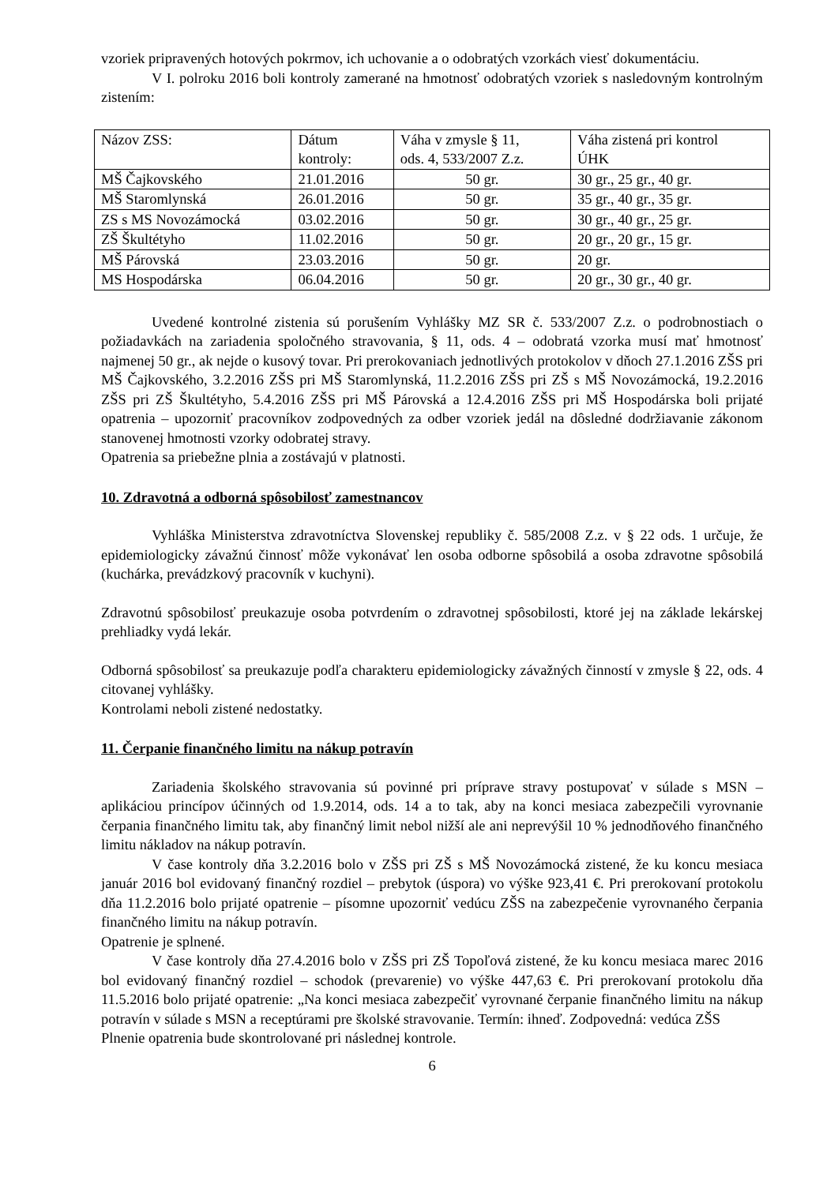vzoriek pripravených hotových pokrmov, ich uchovanie a o odobratých vzorkách viesť dokumentáciu.
V I. polroku 2016 boli kontroly zamerané na hmotnosť odobratých vzoriek s nasledovným kontrolným zistením:
| Názov ZSS: | Dátum kontroly: | Váha v zmysle § 11, ods. 4, 533/2007 Z.z. | Váha zistená pri kontrol ÚHK |
| MŠ Čajkovského | 21.01.2016 | 50 gr. | 30 gr., 25 gr., 40 gr. |
| MŠ Staromlynská | 26.01.2016 | 50 gr. | 35 gr., 40 gr., 35 gr. |
| ZS s MS Novozámocká | 03.02.2016 | 50 gr. | 30 gr., 40 gr., 25 gr. |
| ZŠ Škultétyho | 11.02.2016 | 50 gr. | 20 gr., 20 gr., 15 gr. |
| MŠ Párovská | 23.03.2016 | 50 gr. | 20 gr. |
| MS Hospodárska | 06.04.2016 | 50 gr. | 20 gr., 30 gr., 40 gr. |
Uvedené kontrolné zistenia sú porušením Vyhlášky MZ SR č. 533/2007 Z.z. o podrobnostiach o požiadavkách na zariadenia spoločného stravovania, § 11, ods. 4 – odobratá vzorka musí mať hmotnosť najmenej 50 gr., ak nejde o kusový tovar. Pri prerokovaniach jednotlivých protokolov v dňoch 27.1.2016 ZŠS pri MŠ Čajkovského, 3.2.2016 ZŠS pri MŠ Staromlynská, 11.2.2016 ZŠS pri ZŠ s MŠ Novozámocká, 19.2.2016 ZŠS pri ZŠ Škultétyho, 5.4.2016 ZŠS pri MŠ Párovská a 12.4.2016 ZŠS pri MŠ Hospodárska boli prijaté opatrenia – upozorniť pracovníkov zodpovedných za odber vzoriek jedál na dôsledné dodržiavanie zákonom stanovenej hmotnosti vzorky odobratej stravy.
Opatrenia sa priebežne plnia a zostávajú v platnosti.
10. Zdravotná a odborná spôsobilosť zamestnancov
Vyhláška Ministerstva zdravotníctva Slovenskej republiky č. 585/2008 Z.z. v § 22 ods. 1 určuje, že epidemiologicky závažnú činnosť môže vykonávať len osoba odborne spôsobilá a osoba zdravotne spôsobilá (kuchárka, prevádzkový pracovník v kuchyni).
Zdravotnú spôsobilosť preukazuje osoba potvrdením o zdravotnej spôsobilosti, ktoré jej na základe lekárskej prehliadky vydá lekár.
Odborná spôsobilosť sa preukazuje podľa charakteru epidemiologicky závažných činností v zmysle § 22, ods. 4 citovanej vyhlášky.
Kontrolami neboli zistené nedostatky.
11. Čerpanie finančného limitu na nákup potravín
Zariadenia školského stravovania sú povinné pri príprave stravy postupovať v súlade s MSN – aplikáciou princípov účinných od 1.9.2014, ods. 14 a to tak, aby na konci mesiaca zabezpečili vyrovnanie čerpania finančného limitu tak, aby finančný limit nebol nižší ale ani neprevýšil 10 % jednodňového finančného limitu nákladov na nákup potravín.
V čase kontroly dňa 3.2.2016 bolo v ZŠS pri ZŠ s MŠ Novozámocká zistené, že ku koncu mesiaca január 2016 bol evidovaný finančný rozdiel – prebytok (úspora) vo výške 923,41 €. Pri prerokovaní protokolu dňa 11.2.2016 bolo prijaté opatrenie – písomne upozorniť vedúcu ZŠS na zabezpečenie vyrovnaného čerpania finančného limitu na nákup potravín.
Opatrenie je splnené.
V čase kontroly dňa 27.4.2016 bolo v ZŠS pri ZŠ Topoľová zistené, že ku koncu mesiaca marec 2016 bol evidovaný finančný rozdiel – schodok (prevarenie) vo výške 447,63 €. Pri prerokovaní protokolu dňa 11.5.2016 bolo prijaté opatrenie: „Na konci mesiaca zabezpečiť vyrovnané čerpanie finančného limitu na nákup potravín v súlade s MSN a receptúrami pre školské stravovanie. Termín: ihneď. Zodpovedná: vedúca ZŠS
Plnenie opatrenia bude skontrolované pri následnej kontrole.
6